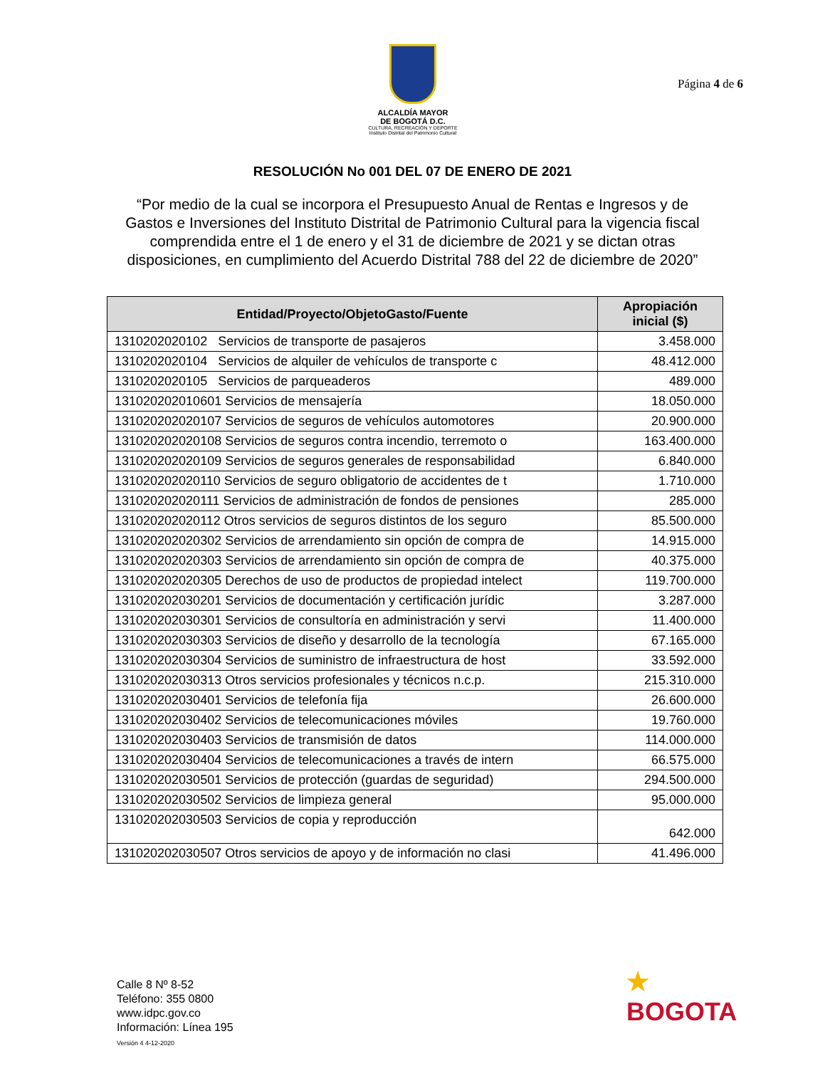ALCALDÍA MAYOR
DE BOGOTÁ D.C.
CULTURA, RECREACIÓN Y DEPORTE
Instituto Distrital del Patrimonio Cultural
Página 4 de 6
RESOLUCIÓN No 001 DEL 07 DE ENERO DE 2021
“Por medio de la cual se incorpora el Presupuesto Anual de Rentas e Ingresos y de Gastos e Inversiones del Instituto Distrital de Patrimonio Cultural para la vigencia fiscal comprendida entre el 1 de enero y el 31 de diciembre de 2021 y se dictan otras disposiciones, en cumplimiento del Acuerdo Distrital 788 del 22 de diciembre de 2020”
| Entidad/Proyecto/ObjetoGasto/Fuente | Apropiación inicial ($) |
| --- | --- |
| 1310202020102 Servicios de transporte de pasajeros | 3.458.000 |
| 1310202020104 Servicios de alquiler de vehículos de transporte c | 48.412.000 |
| 1310202020105 Servicios de parqueaderos | 489.000 |
| 131020202010601 Servicios de mensajería | 18.050.000 |
| 131020202020107 Servicios de seguros de vehículos automotores | 20.900.000 |
| 131020202020108 Servicios de seguros contra incendio, terremoto o | 163.400.000 |
| 131020202020109 Servicios de seguros generales de responsabilidad | 6.840.000 |
| 131020202020110 Servicios de seguro obligatorio de accidentes de t | 1.710.000 |
| 131020202020111 Servicios de administración de fondos de pensiones | 285.000 |
| 131020202020112 Otros servicios de seguros distintos de los seguro | 85.500.000 |
| 131020202020302 Servicios de arrendamiento sin opción de compra de | 14.915.000 |
| 131020202020303 Servicios de arrendamiento sin opción de compra de | 40.375.000 |
| 131020202020305 Derechos de uso de productos de propiedad intelect | 119.700.000 |
| 131020202030201 Servicios de documentación y certificación jurídic | 3.287.000 |
| 131020202030301 Servicios de consultoría en administración y servi | 11.400.000 |
| 131020202030303 Servicios de diseño y desarrollo de la tecnología | 67.165.000 |
| 131020202030304 Servicios de suministro de infraestructura de host | 33.592.000 |
| 131020202030313 Otros servicios profesionales y técnicos n.c.p. | 215.310.000 |
| 131020202030401 Servicios de telefonía fija | 26.600.000 |
| 131020202030402 Servicios de telecomunicaciones móviles | 19.760.000 |
| 131020202030403 Servicios de transmisión de datos | 114.000.000 |
| 131020202030404 Servicios de telecomunicaciones a través de intern | 66.575.000 |
| 131020202030501 Servicios de protección (guardas de seguridad) | 294.500.000 |
| 131020202030502 Servicios de limpieza general | 95.000.000 |
| 131020202030503 Servicios de copia y reproducción | 642.000 |
| 131020202030507 Otros servicios de apoyo y de información no clasi | 41.496.000 |
Calle 8 Nº 8-52
Teléfono: 355 0800
www.idpc.gov.co
Información: Línea 195
Versión 4 4-12-2020
★
BOGOTA